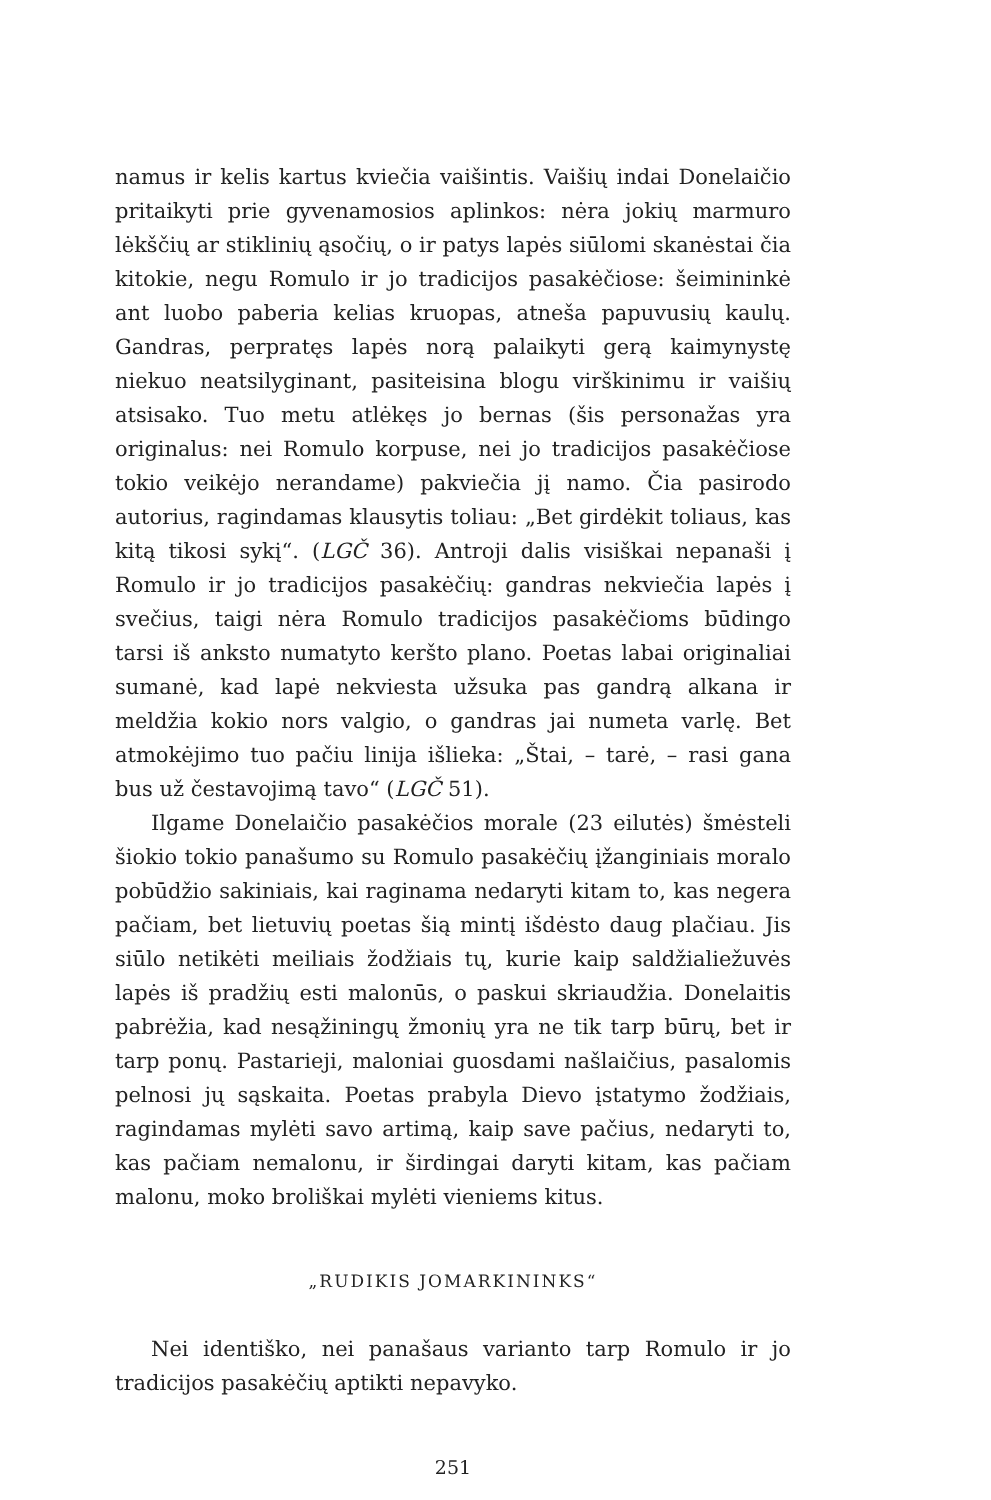namus ir kelis kartus kviečia vaišintis. Vaišių indai Donelaičio pritaikyti prie gyvenamosios aplinkos: nėra jokių marmuro lėkščių ar stiklinių ąsočių, o ir patys lapės siūlomi skanėstai čia kitokie, negu Romulo ir jo tradicijos pasakėčiose: šeimininkė ant luobo paberia kelias kruopas, atneša papuvusių kaulų. Gandras, perpratęs lapės norą palaikyti gerą kaimynystę niekuo neatsilyginant, pasiteisina blogu virškinimu ir vaišių atsisako. Tuo metu atlėkęs jo bernas (šis personažas yra originalus: nei Romulo korpuse, nei jo tradicijos pasakėčiose tokio veikėjo nerandame) pakviečia jį namo. Čia pasirodo autorius, ragindamas klausytis toliau: „Bet girdėkit toliaus, kas kitą tikosi sykį“. (LGČ 36). Antroji dalis visiškai nepanaši į Romulo ir jo tradicijos pasakėčių: gandras nekviečia lapės į svečius, taigi nėra Romulo tradicijos pasakėčioms būdingo tarsi iš anksto numatyto keršto plano. Poetas labai originaliai sumanė, kad lapė nekviesta užsuka pas gandrą alkana ir meldžia kokio nors valgio, o gandras jai numeta varlę. Bet atmokėjimo tuo pačiu linija išlieka: „Štai, – tarė, – rasi gana bus už čestavojimą tavo“ (LGČ 51).
Ilgame Donelaičio pasakėčios morale (23 eilutės) šmėsteli šiokio tokio panašumo su Romulo pasakėčių įžanginiais moralo pobūdžio sakiniais, kai raginama nedaryti kitam to, kas negera pačiam, bet lietuvių poetas šią mintį išdėsto daug plačiau. Jis siūlo netikėti meiliais žodžiais tų, kurie kaip saldžialiežuvės lapės iš pradžių esti malonūs, o paskui skriaudžia. Donelaitis pabrėžia, kad nesąžiningų žmonių yra ne tik tarp būrų, bet ir tarp ponų. Pastarieji, maloniai guosdami našlaičius, pasalomis pelnosi jų sąskaita. Poetas prabyla Dievo įstatymo žodžiais, ragindamas mylėti savo artimą, kaip save pačius, nedaryti to, kas pačiam nemalonu, ir širdingai daryti kitam, kas pačiam malonu, moko broliškai mylėti vieniems kitus.
„RUDIKIS JOMARKININKS“
Nei identiško, nei panašaus varianto tarp Romulo ir jo tradicijos pasakėčių aptikti nepavyko.
251